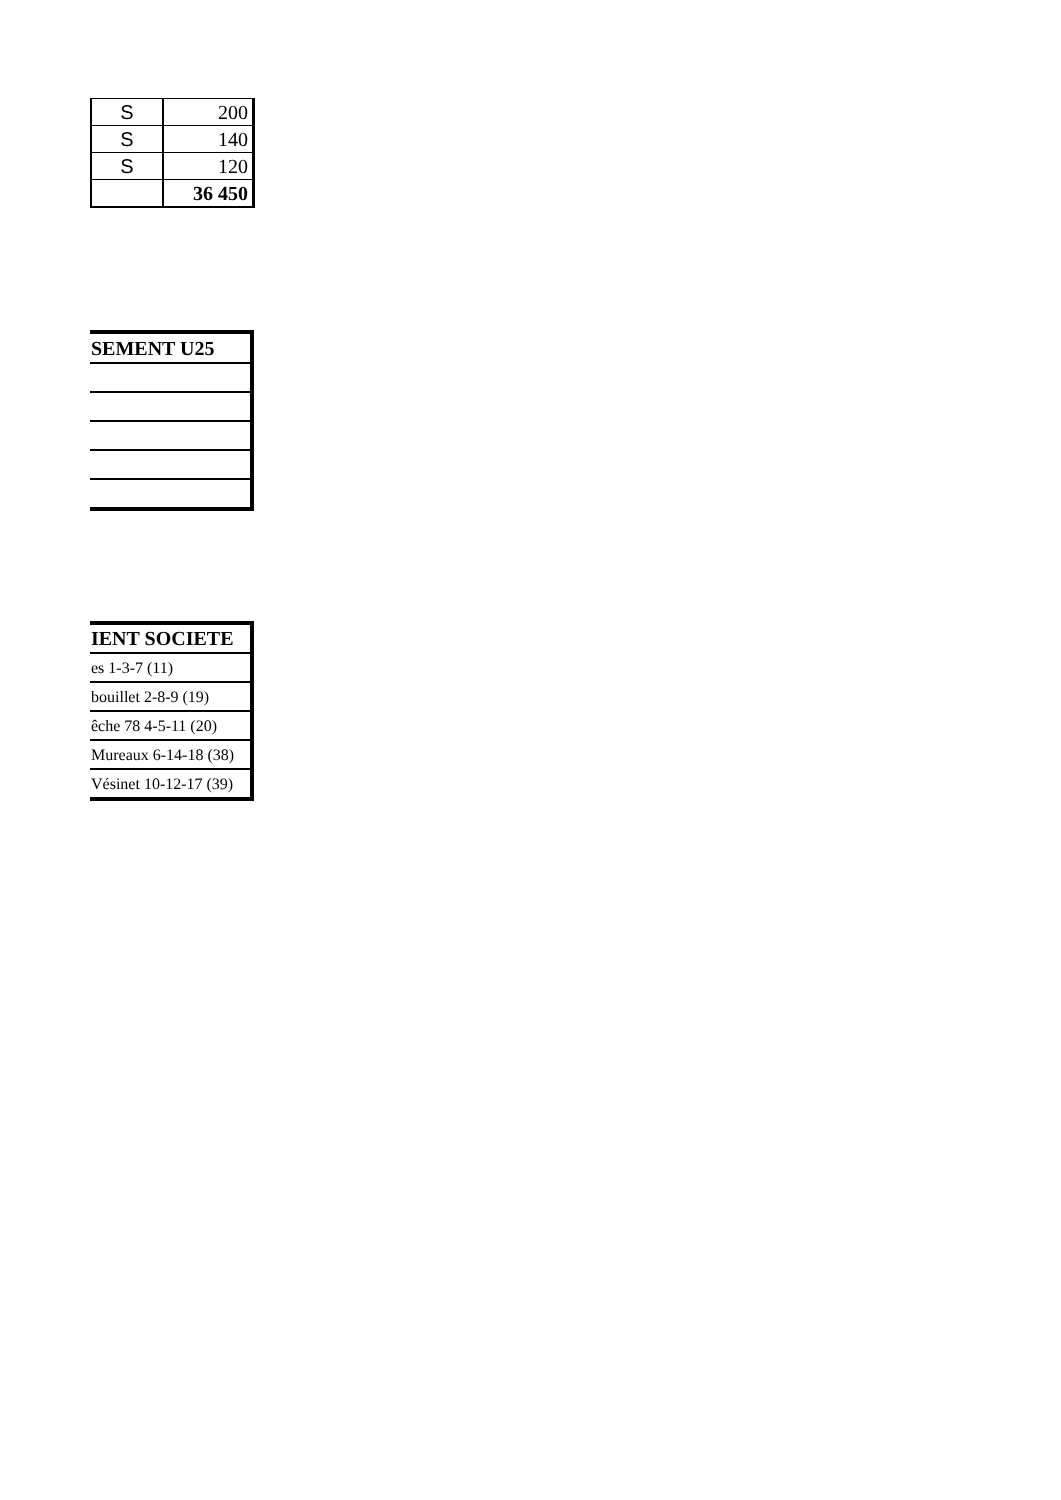| S | 200 |
| S | 140 |
| S | 120 |
| | 36 450 |
| SEMENT U25 |
| IENT SOCIETE |
| es 1-3-7 (11) |
| bouillet 2-8-9 (19) |
| êche 78 4-5-11 (20) |
| Mureaux 6-14-18 (38) |
| Vésinet 10-12-17 (39) |